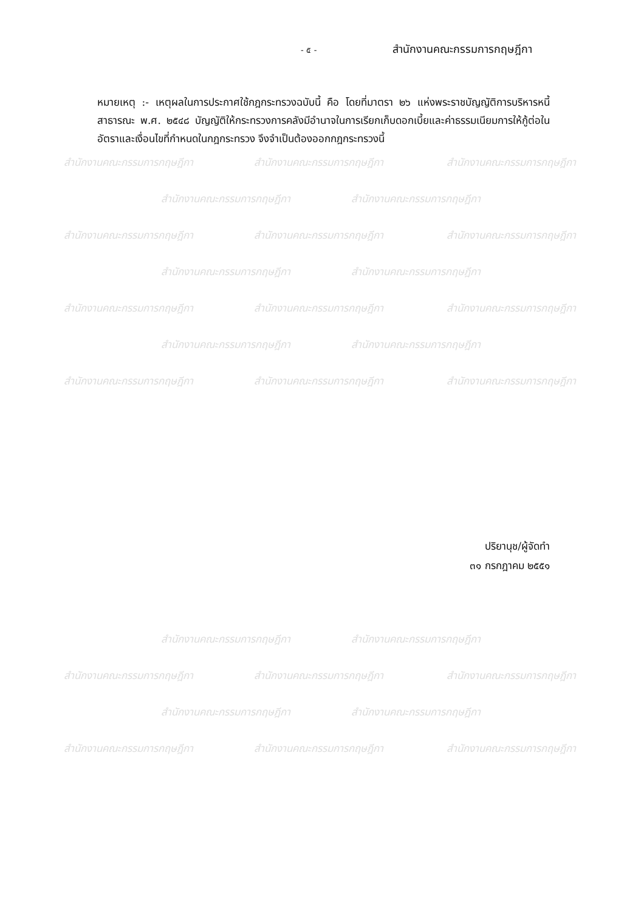- ๕ - สำนักงานคณะกรรมการกฤษฎีกา
หมายเหตุ :- เหตุผลในการประกาศใช้กฎกระทรวงฉบับนี้ คือ โดยที่มาตรา ๒๖ แห่งพระราชบัญญัติการบริหารหนี้สาธารณะ พ.ศ. ๒๕๔๘ บัญญัติให้กระทรวงการคลังมีอำนาจในการเรียกเก็บดอกเบี้ยและค่าธรรมเนียมการให้กู้ต่อในอัตราและเงื่อนไขที่กำหนดในกฎกระทรวง จึงจำเป็นต้องออกกฎกระทรวงนี้
ปริยานุช/ผู้จัดทำ
๓๑ กรกฎาคม ๒๕๕๑
สำนักงานคณะกรรมการกฤษฎีกา สำนักงานคณะกรรมการกฤษฎีกา สำนักงานคณะกรรมการกฤษฎีกา
สำนักงานคณะกรรมการกฤษฎีกา สำนักงานคณะกรรมการกฤษฎีกา
สำนักงานคณะกรรมการกฤษฎีกา สำนักงานคณะกรรมการกฤษฎีกา สำนักงานคณะกรรมการกฤษฎีกา
สำนักงานคณะกรรมการกฤษฎีกา สำนักงานคณะกรรมการกฤษฎีกา
สำนักงานคณะกรรมการกฤษฎีกา สำนักงานคณะกรรมการกฤษฎีกา สำนักงานคณะกรรมการกฤษฎีกา
สำนักงานคณะกรรมการกฤษฎีกา สำนักงานคณะกรรมการกฤษฎีกา
สำนักงานคณะกรรมการกฤษฎีกา สำนักงานคณะกรรมการกฤษฎีกา สำนักงานคณะกรรมการกฤษฎีกา
สำนักงานคณะกรรมการกฤษฎีกา สำนักงานคณะกรรมการกฤษฎีกา
สำนักงานคณะกรรมการกฤษฎีกา สำนักงานคณะกรรมการกฤษฎีกา สำนักงานคณะกรรมการกฤษฎีกา
สำนักงานคณะกรรมการกฤษฎีกา สำนักงานคณะกรรมการกฤษฎีกา
สำนักงานคณะกรรมการกฤษฎีกา สำนักงานคณะกรรมการกฤษฎีกา สำนักงานคณะกรรมการกฤษฎีกา